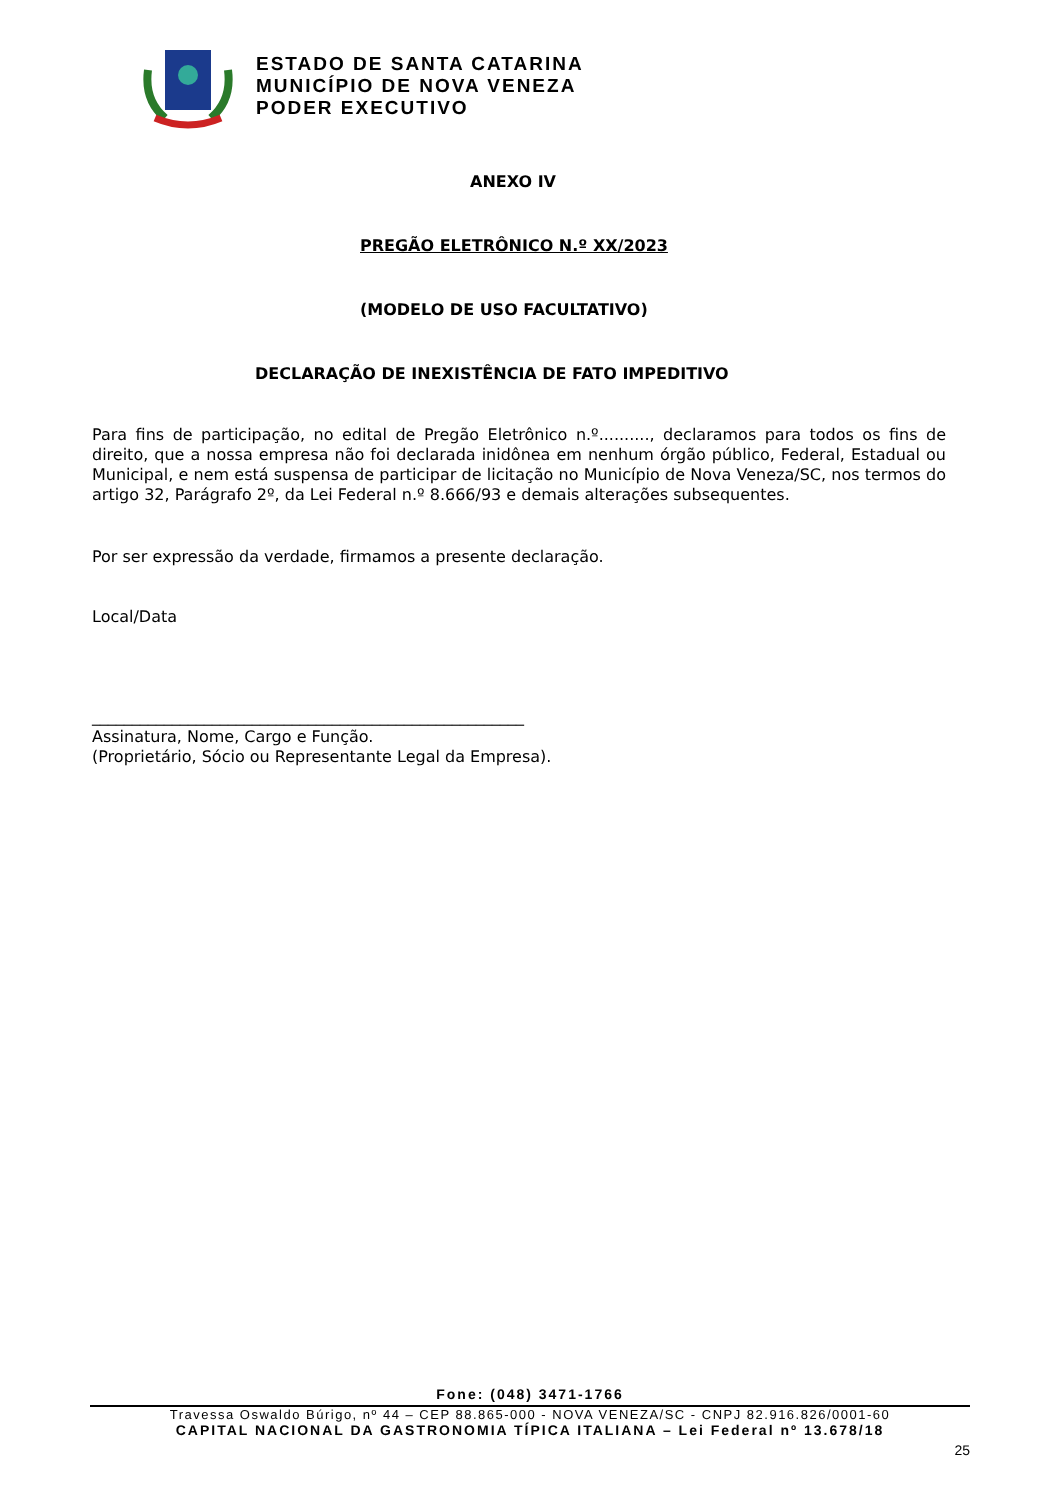ESTADO DE SANTA CATARINA
MUNICÍPIO DE NOVA VENEZA
PODER EXECUTIVO
ANEXO IV
PREGÃO ELETRÔNICO N.º XX/2023
(MODELO DE USO FACULTATIVO)
DECLARAÇÃO DE INEXISTÊNCIA DE FATO IMPEDITIVO
Para fins de participação, no edital de Pregão Eletrônico n.º.........., declaramos para todos os fins de direito, que a nossa empresa não foi declarada inidônea em nenhum órgão público, Federal, Estadual ou Municipal, e nem está suspensa de participar de licitação no Município de Nova Veneza/SC, nos termos do artigo 32, Parágrafo 2º, da Lei Federal n.º 8.666/93 e demais alterações subsequentes.
Por ser expressão da verdade, firmamos a presente declaração.
Local/Data
______________________________________________________
Assinatura, Nome, Cargo e Função.
(Proprietário, Sócio ou Representante Legal da Empresa).
Fone: (048) 3471-1766
Travessa Oswaldo Búrigo, nº 44 – CEP 88.865-000 - NOVA VENEZA/SC - CNPJ 82.916.826/0001-60
CAPITAL NACIONAL DA GASTRONOMIA TÍPICA ITALIANA – Lei Federal nº 13.678/18
25